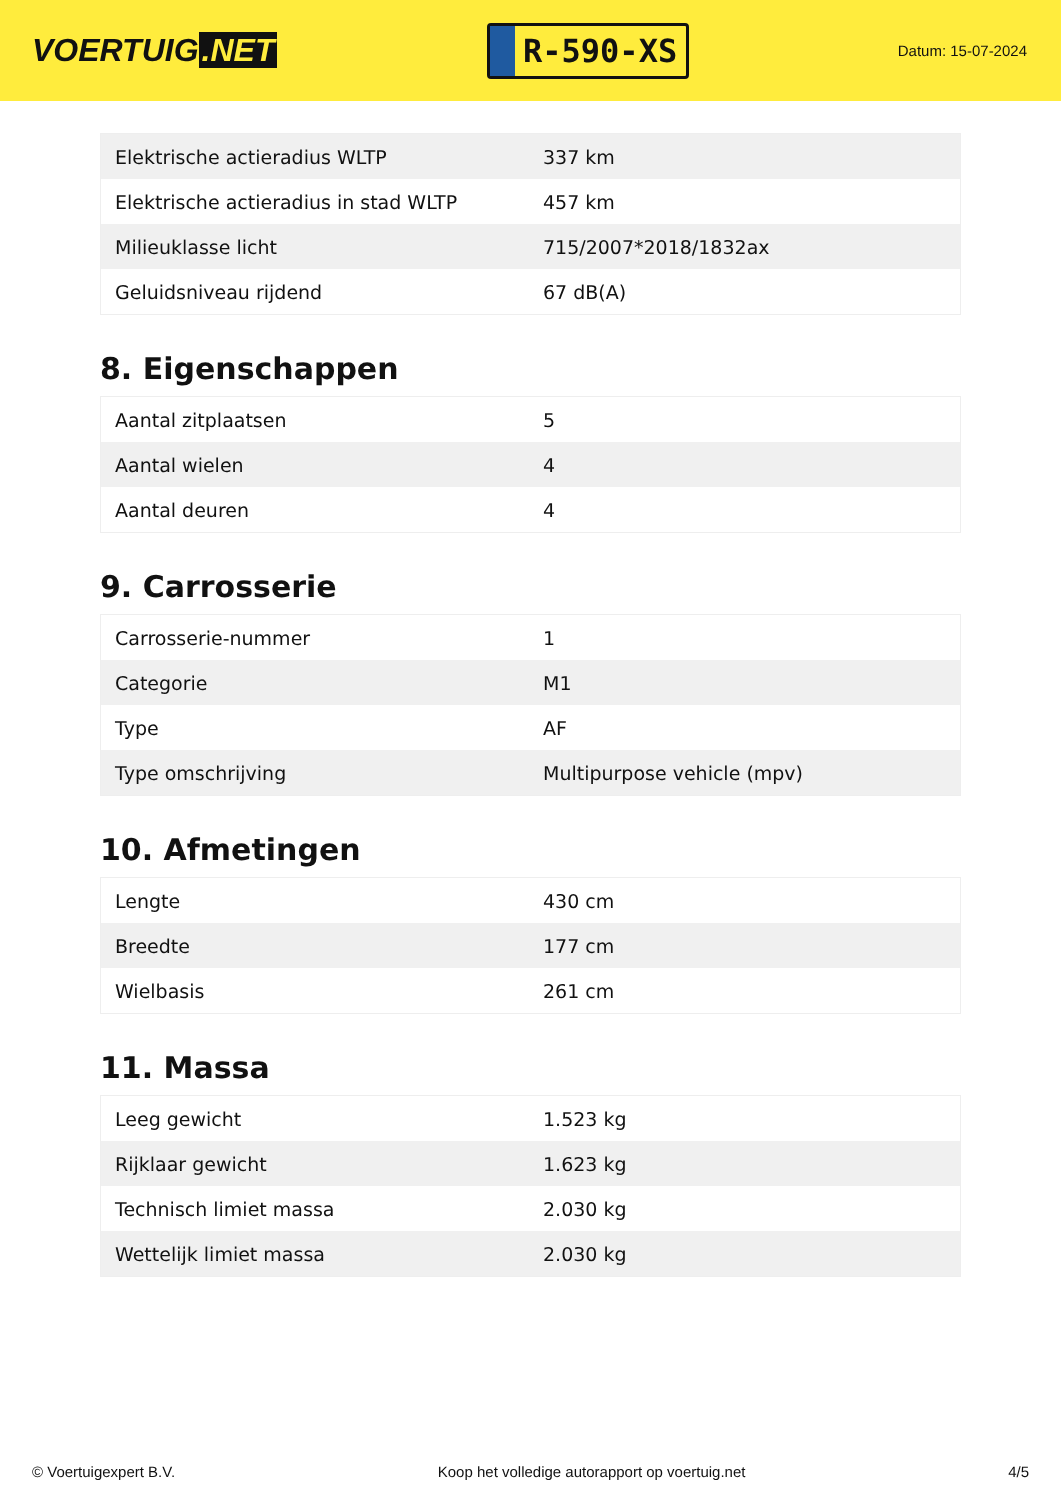VOERTUIG.NET
R-590-XS
Datum: 15-07-2024
| Elektrische actieradius WLTP | 337 km |
| Elektrische actieradius in stad WLTP | 457 km |
| Milieuklasse licht | 715/2007*2018/1832ax |
| Geluidsniveau rijdend | 67 dB(A) |
8. Eigenschappen
| Aantal zitplaatsen | 5 |
| Aantal wielen | 4 |
| Aantal deuren | 4 |
9. Carrosserie
| Carrosserie-nummer | 1 |
| Categorie | M1 |
| Type | AF |
| Type omschrijving | Multipurpose vehicle (mpv) |
10. Afmetingen
| Lengte | 430 cm |
| Breedte | 177 cm |
| Wielbasis | 261 cm |
11. Massa
| Leeg gewicht | 1.523 kg |
| Rijklaar gewicht | 1.623 kg |
| Technisch limiet massa | 2.030 kg |
| Wettelijk limiet massa | 2.030 kg |
© Voertuigexpert B.V. Koop het volledige autorapport op voertuig.net 4/5